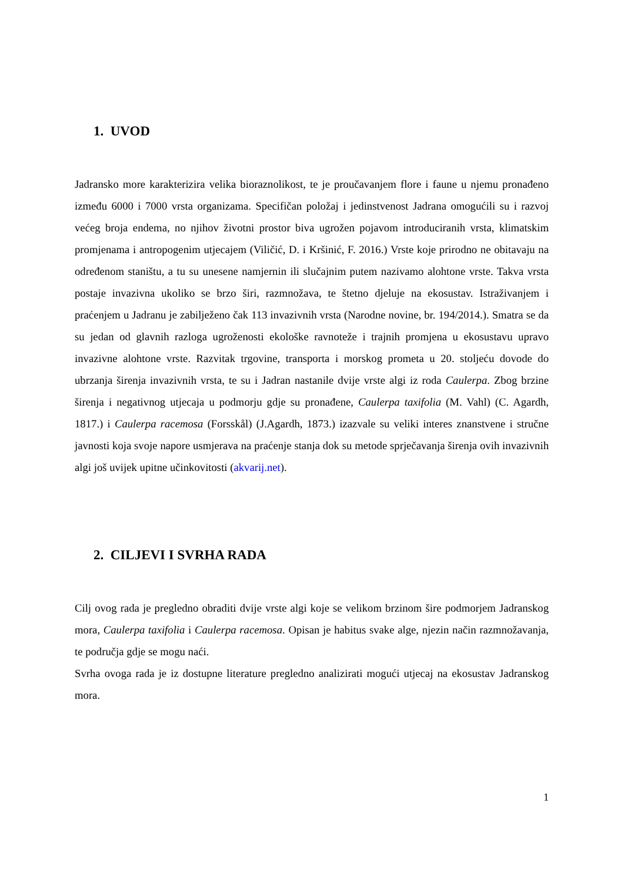1. UVOD
Jadransko more karakterizira velika bioraznolikost, te je proučavanjem flore i faune u njemu pronađeno između 6000 i 7000 vrsta organizama. Specifičan položaj i jedinstvenost Jadrana omogućili su i razvoj većeg broja endema, no njihov životni prostor biva ugrožen pojavom introduciranih vrsta, klimatskim promjenama i antropogenim utjecajem (Viličić, D. i Kršinić, F. 2016.) Vrste koje prirodno ne obitavaju na određenom staništu, a tu su unesene namjernin ili slučajnim putem nazivamo alohtone vrste. Takva vrsta postaje invazivna ukoliko se brzo širi, razmnožava, te štetno djeluje na ekosustav. Istraživanjem i praćenjem u Jadranu je zabilježeno čak 113 invazivnih vrsta (Narodne novine, br. 194/2014.). Smatra se da su jedan od glavnih razloga ugroženosti ekološke ravnoteže i trajnih promjena u ekosustavu upravo invazivne alohtone vrste. Razvitak trgovine, transporta i morskog prometa u 20. stoljeću dovode do ubrzanja širenja invazivnih vrsta, te su i Jadran nastanile dvije vrste algi iz roda Caulerpa. Zbog brzine širenja i negativnog utjecaja u podmorju gdje su pronađene, Caulerpa taxifolia (M. Vahl) (C. Agardh, 1817.) i Caulerpa racemosa (Forsskål) (J.Agardh, 1873.) izazvale su veliki interes znanstvene i stručne javnosti koja svoje napore usmjerava na praćenje stanja dok su metode sprječavanja širenja ovih invazivnih algi još uvijek upitne učinkovitosti (akvarij.net).
2. CILJEVI I SVRHA RADA
Cilj ovog rada je pregledno obraditi dvije vrste algi koje se velikom brzinom šire podmorjem Jadranskog mora, Caulerpa taxifolia i Caulerpa racemosa. Opisan je habitus svake alge, njezin način razmnožavanja, te područja gdje se mogu naći.
Svrha ovoga rada je iz dostupne literature pregledno analizirati mogući utjecaj na ekosustav Jadranskog mora.
1